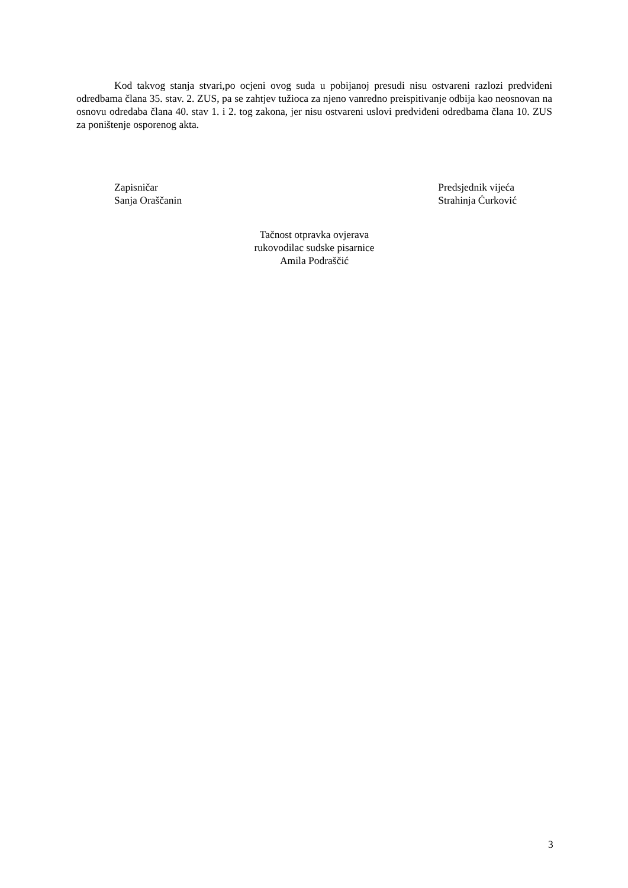Kod takvog stanja stvari,po ocjeni ovog suda u pobijanoj presudi nisu ostvareni razlozi predviđeni odredbama člana 35. stav. 2. ZUS, pa se zahtjev tužioca za njeno vanredno preispitivanje odbija kao neosnovan na osnovu odredaba člana 40. stav 1. i 2. tog zakona, jer nisu ostvareni uslovi predviđeni odredbama člana 10. ZUS za poništenje osporenog akta.
Zapisničar
Sanja Oraščanin
Predsjednik vijeća
Strahinja Ćurković
Tačnost otpravka ovjerava
rukovodilac sudske pisarnice
Amila Podraščić
3